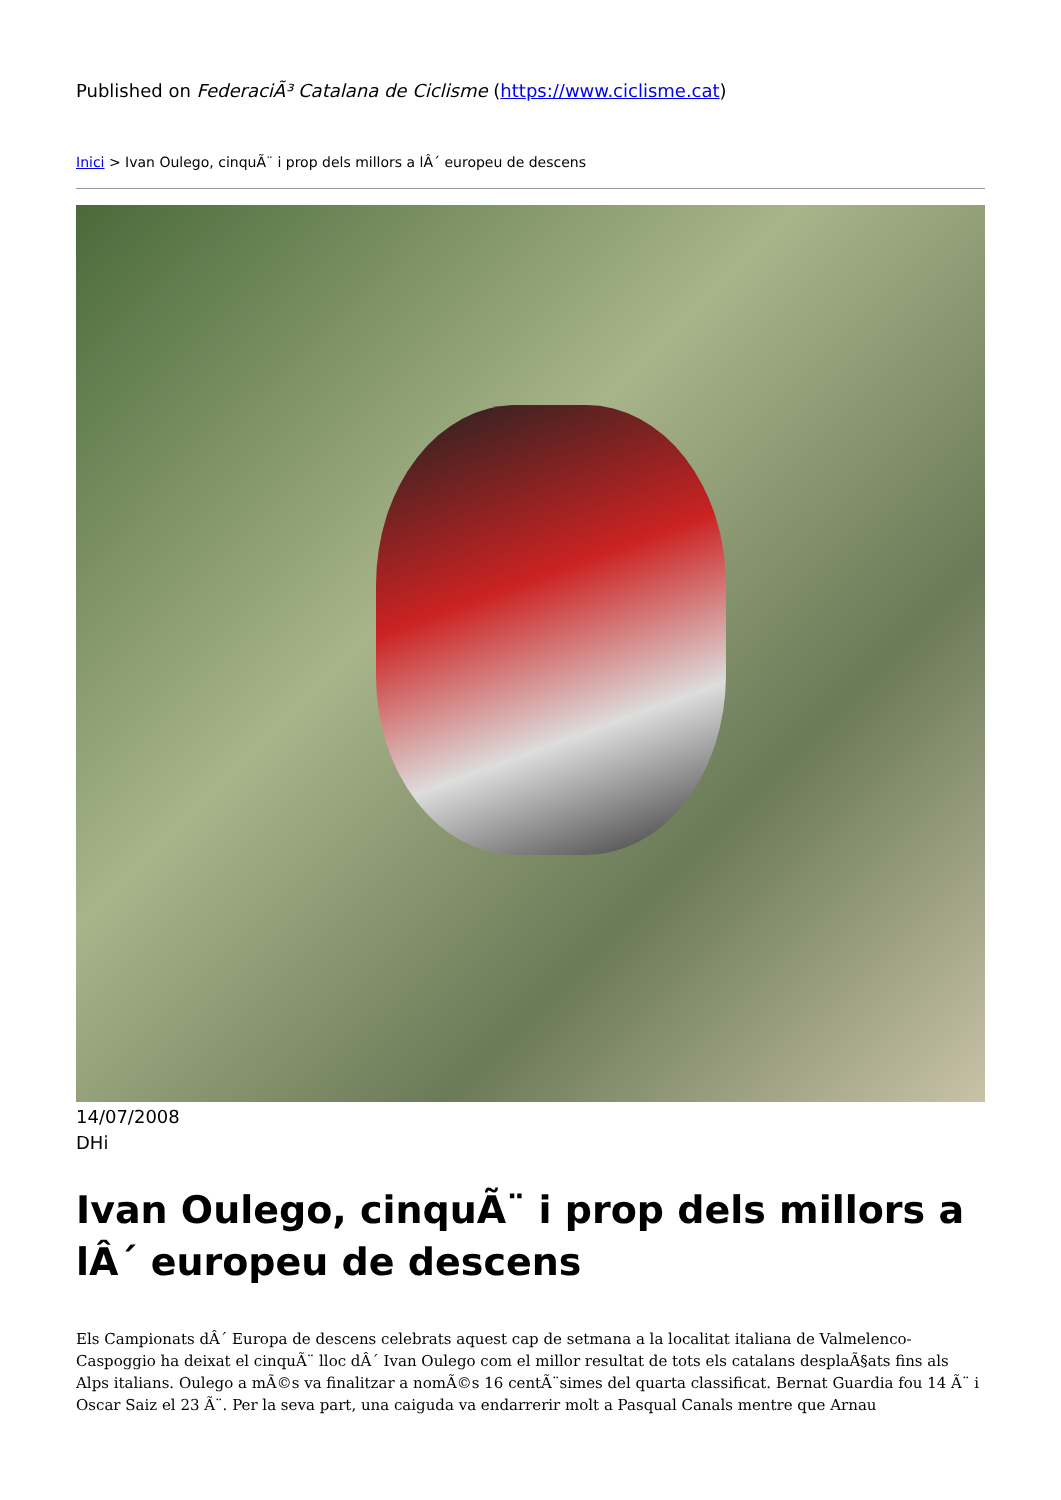Published on FederaciÃ³ Catalana de Ciclisme (https://www.ciclisme.cat)
Inici > Ivan Oulego, cinquÃ¨ i prop dels millors a lÂ´ europeu de descens
14/07/2008
DHi
Ivan Oulego, cinquÃ¨ i prop dels millors a lÂ´ europeu de descens
Els Campionats dÂ´ Europa de descens celebrats aquest cap de setmana a la localitat italiana de Valmelenco-Caspoggio ha deixat el cinquÃ¨ lloc dÂ´ Ivan Oulego com el millor resultat de tots els catalans desplaÃ§ats fins als Alps italians. Oulego a mÃ©s va finalitzar a nomÃ©s 16 centÃ¨simes del quarta classificat. Bernat Guardia fou 14 Ã¨ i Oscar Saiz el 23 Ã¨. Per la seva part, una caiguda va endarrerir molt a Pasqual Canals mentre que Arnau